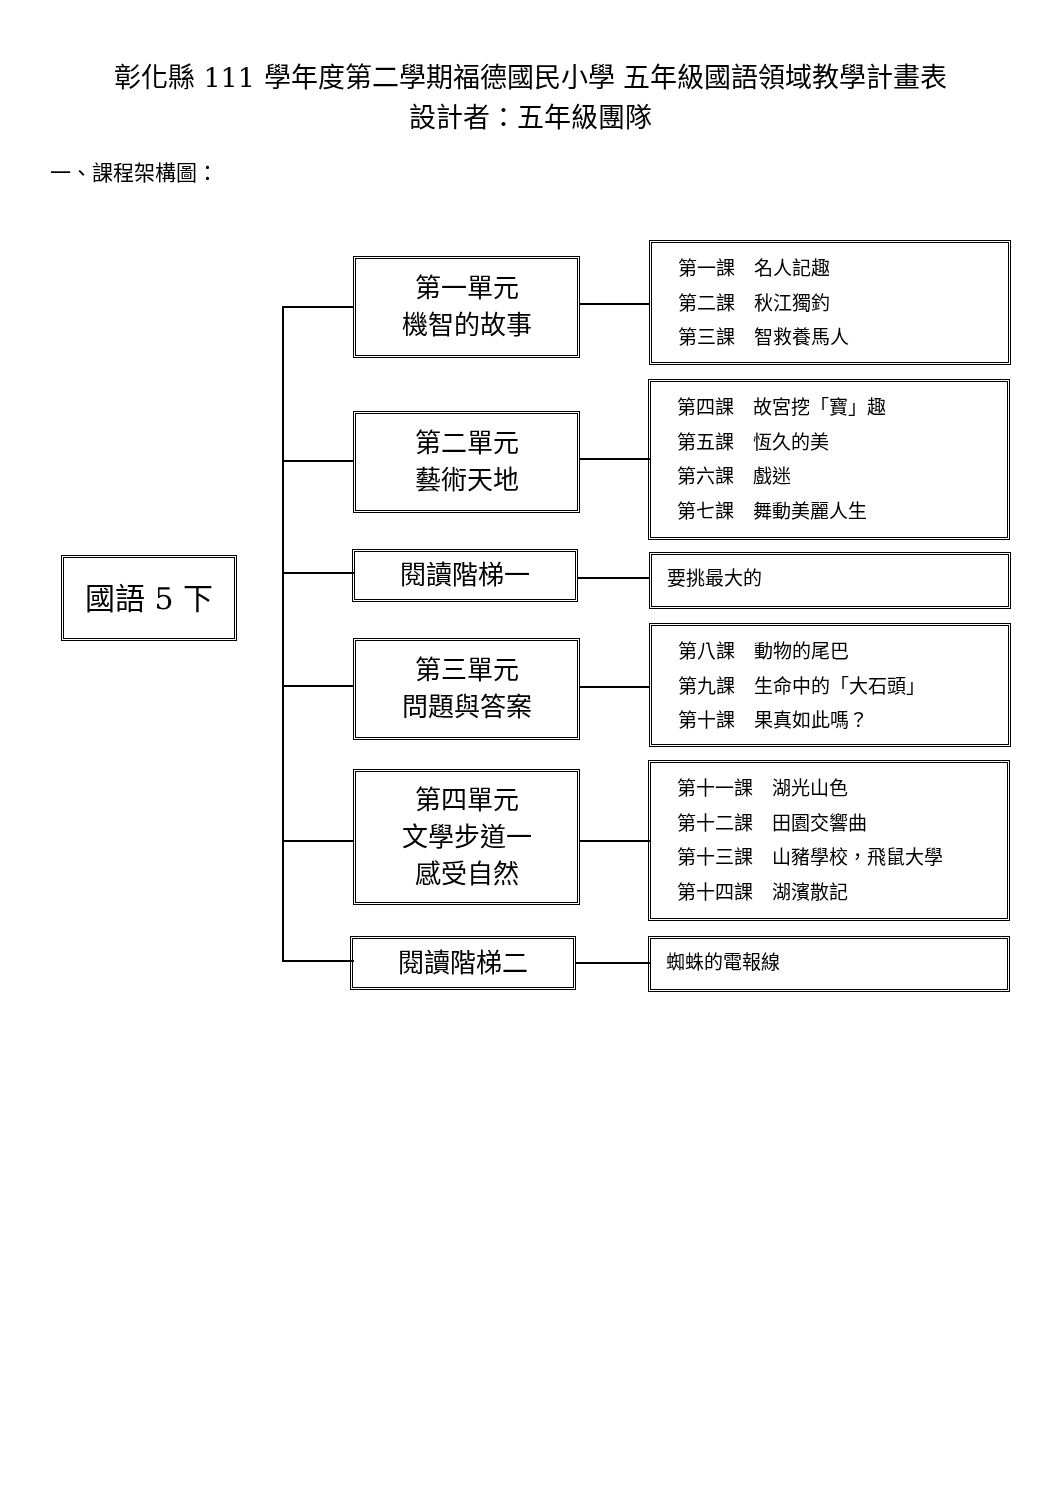彰化縣 111 學年度第二學期福德國民小學 五年級國語領域教學計畫表
設計者：五年級團隊
一、課程架構圖：
國語 5 下
第一單元
機智的故事
第一課　名人記趣
第二課　秋江獨釣
第三課　智救養馬人
第二單元
藝術天地
第四課　故宮挖「寶」趣
第五課　恆久的美
第六課　戲迷
第七課　舞動美麗人生
閱讀階梯一 要挑最大的
第三單元
問題與答案
第八課　動物的尾巴
第九課　生命中的「大石頭」
第十課　果真如此嗎？
第四單元
文學步道一
感受自然
第十一課　湖光山色
第十二課　田園交響曲
第十三課　山豬學校，飛鼠大學
第十四課　湖濱散記
閱讀階梯二 蜘蛛的電報線